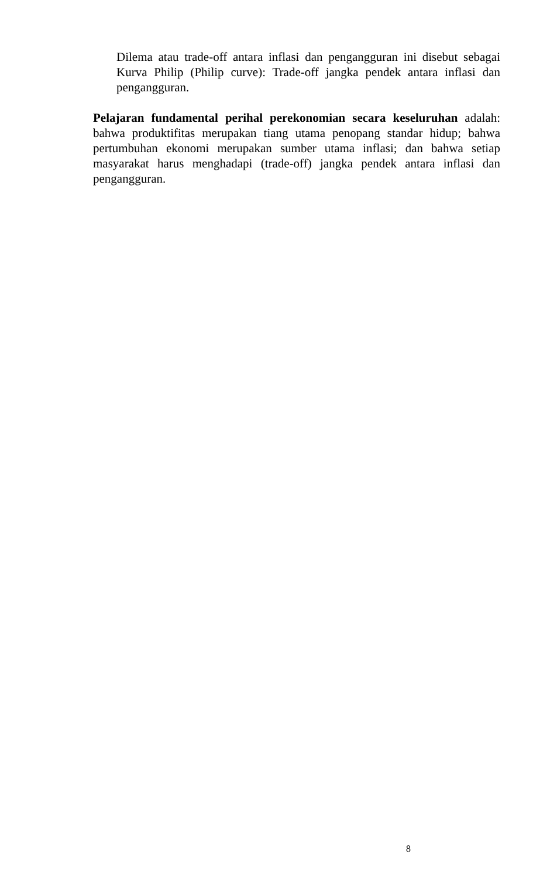Dilema atau trade-off antara inflasi dan pengangguran ini disebut sebagai Kurva Philip (Philip curve): Trade-off jangka pendek antara inflasi dan pengangguran.
Pelajaran fundamental perihal perekonomian secara keseluruhan adalah: bahwa produktifitas merupakan tiang utama penopang standar hidup; bahwa pertumbuhan ekonomi merupakan sumber utama inflasi; dan bahwa setiap masyarakat harus menghadapi (trade-off) jangka pendek antara inflasi dan pengangguran.
8